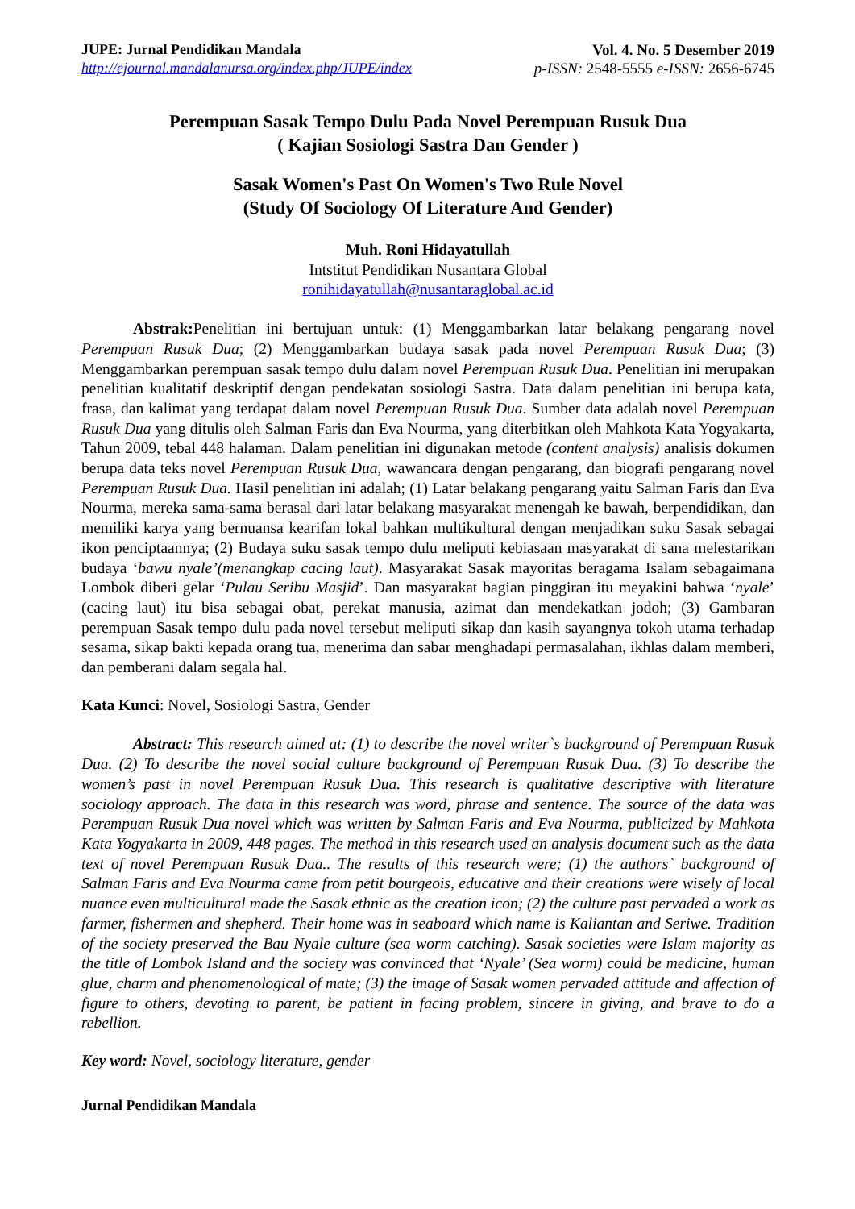JUPE: Jurnal Pendidikan Mandala
http://ejournal.mandalanursa.org/index.php/JUPE/index
Vol. 4. No. 5 Desember 2019
p-ISSN: 2548-5555 e-ISSN: 2656-6745
Perempuan Sasak Tempo Dulu Pada Novel Perempuan Rusuk Dua
( Kajian Sosiologi Sastra Dan Gender )
Sasak Women's Past On Women's Two Rule Novel
(Study Of Sociology Of Literature And Gender)
Muh. Roni Hidayatullah
Intstitut Pendidikan Nusantara Global
ronihidayatullah@nusantaraglobal.ac.id
Abstrak: Penelitian ini bertujuan untuk: (1) Menggambarkan latar belakang pengarang novel Perempuan Rusuk Dua; (2) Menggambarkan budaya sasak pada novel Perempuan Rusuk Dua; (3) Menggambarkan perempuan sasak tempo dulu dalam novel Perempuan Rusuk Dua. Penelitian ini merupakan penelitian kualitatif deskriptif dengan pendekatan sosiologi Sastra. Data dalam penelitian ini berupa kata, frasa, dan kalimat yang terdapat dalam novel Perempuan Rusuk Dua. Sumber data adalah novel Perempuan Rusuk Dua yang ditulis oleh Salman Faris dan Eva Nourma, yang diterbitkan oleh Mahkota Kata Yogyakarta, Tahun 2009, tebal 448 halaman. Dalam penelitian ini digunakan metode (content analysis) analisis dokumen berupa data teks novel Perempuan Rusuk Dua, wawancara dengan pengarang, dan biografi pengarang novel Perempuan Rusuk Dua. Hasil penelitian ini adalah; (1) Latar belakang pengarang yaitu Salman Faris dan Eva Nourma, mereka sama-sama berasal dari latar belakang masyarakat menengah ke bawah, berpendidikan, dan memiliki karya yang bernuansa kearifan lokal bahkan multikultural dengan menjadikan suku Sasak sebagai ikon penciptaannya; (2) Budaya suku sasak tempo dulu meliputi kebiasaan masyarakat di sana melestarikan budaya ‘bawu nyale’(menangkap cacing laut). Masyarakat Sasak mayoritas beragama Isalam sebagaimana Lombok diberi gelar ‘Pulau Seribu Masjid’. Dan masyarakat bagian pinggiran itu meyakini bahwa ‘nyale’ (cacing laut) itu bisa sebagai obat, perekat manusia, azimat dan mendekatkan jodoh; (3) Gambaran perempuan Sasak tempo dulu pada novel tersebut meliputi sikap dan kasih sayangnya tokoh utama terhadap sesama, sikap bakti kepada orang tua, menerima dan sabar menghadapi permasalahan, ikhlas dalam memberi, dan pemberani dalam segala hal.
Kata Kunci: Novel, Sosiologi Sastra, Gender
Abstract: This research aimed at: (1) to describe the novel writer`s background of Perempuan Rusuk Dua. (2) To describe the novel social culture background of Perempuan Rusuk Dua. (3) To describe the women’s past in novel Perempuan Rusuk Dua. This research is qualitative descriptive with literature sociology approach. The data in this research was word, phrase and sentence. The source of the data was Perempuan Rusuk Dua novel which was written by Salman Faris and Eva Nourma, publicized by Mahkota Kata Yogyakarta in 2009, 448 pages. The method in this research used an analysis document such as the data text of novel Perempuan Rusuk Dua.. The results of this research were; (1) the authors` background of Salman Faris and Eva Nourma came from petit bourgeois, educative and their creations were wisely of local nuance even multicultural made the Sasak ethnic as the creation icon; (2) the culture past pervaded a work as farmer, fishermen and shepherd. Their home was in seaboard which name is Kaliantan and Seriwe. Tradition of the society preserved the Bau Nyale culture (sea worm catching). Sasak societies were Islam majority as the title of Lombok Island and the society was convinced that ‘Nyale’ (Sea worm) could be medicine, human glue, charm and phenomenological of mate; (3) the image of Sasak women pervaded attitude and affection of figure to others, devoting to parent, be patient in facing problem, sincere in giving, and brave to do a rebellion.
Key word: Novel, sociology literature, gender
Jurnal Pendidikan Mandala